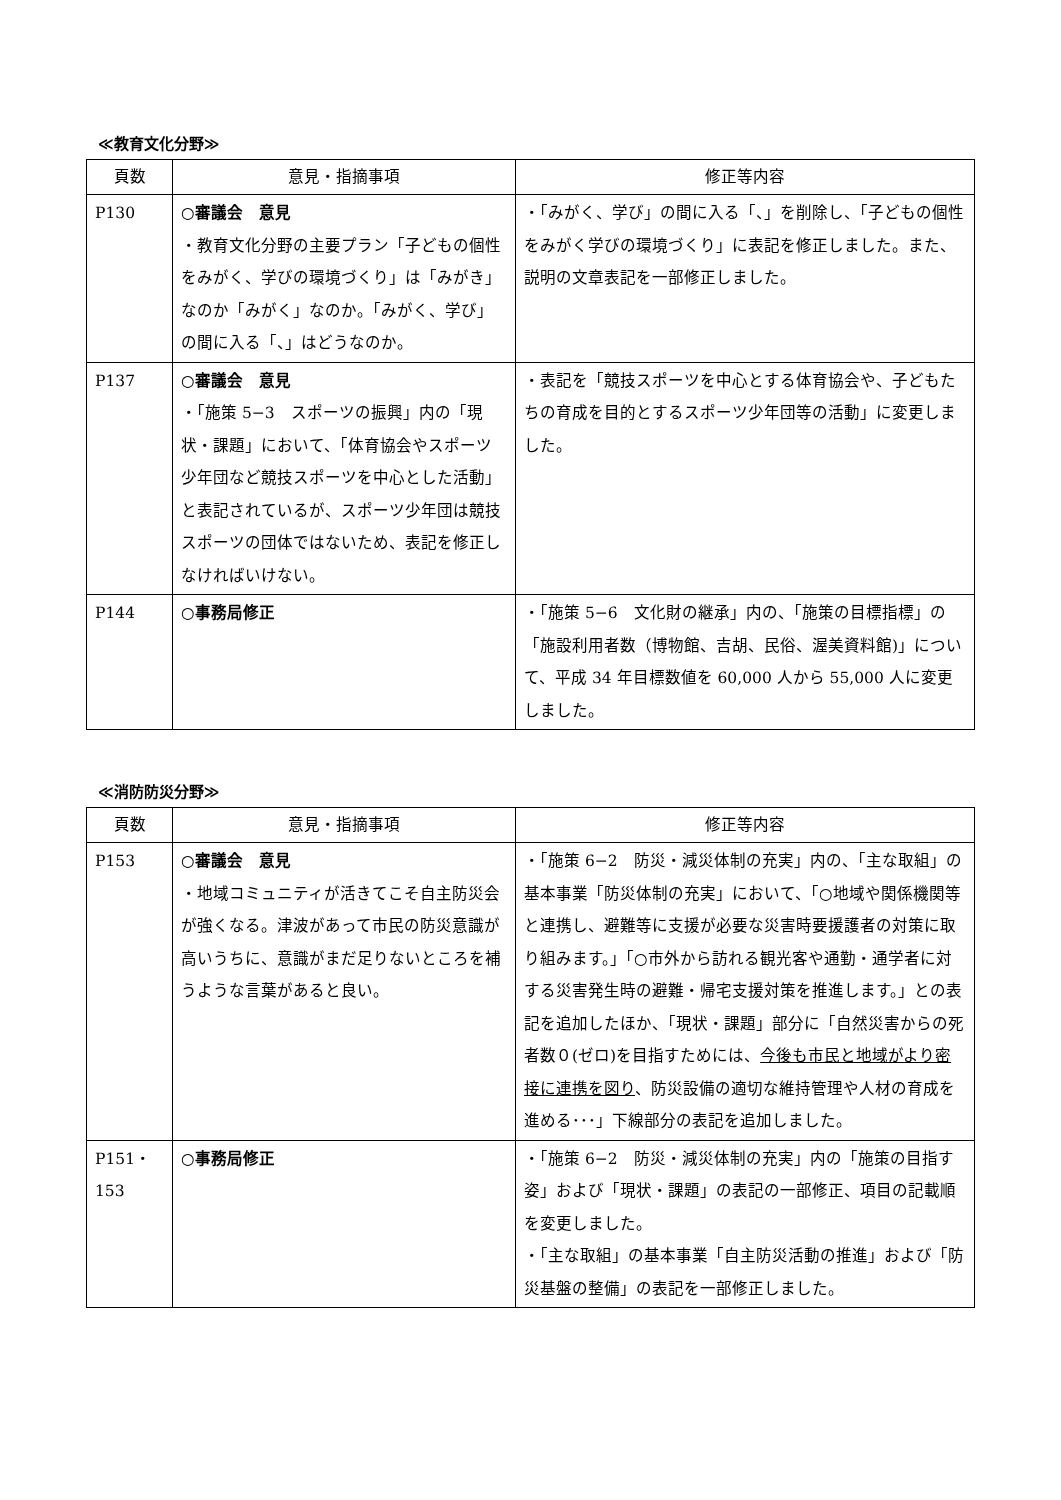≪教育文化分野≫
| 頁数 | 意見・指摘事項 | 修正等内容 |
| --- | --- | --- |
| P130 | ○審議会 意見 ・教育文化分野の主要プラン「子どもの個性をみがく、学びの環境づくり」は「みがき」なのか「みがく」なのか。「みがく、学び」の間に入る「、」はどうなのか。 | ・「みがく、学び」の間に入る「、」を削除し、「子どもの個性をみがく学びの環境づくり」に表記を修正しました。また、説明の文章表記を一部修正しました。 |
| P137 | ○審議会 意見 ・「施策 5−3 スポーツの振興」内の「現状・課題」において、「体育協会やスポーツ少年団など競技スポーツを中心とした活動」と表記されているが、スポーツ少年団は競技スポーツの団体ではないため、表記を修正しなければいけない。 | ・表記を「競技スポーツを中心とする体育協会や、子どもたちの育成を目的とするスポーツ少年団等の活動」に変更しました。 |
| P144 | ○事務局修正 | ・「施策 5−6 文化財の継承」内の、「施策の目標指標」の「施設利用者数（博物館、吉胡、民俗、渥美資料館)」について、平成 34 年目標数値を 60,000 人から 55,000 人に変更しました。 |
≪消防防災分野≫
| 頁数 | 意見・指摘事項 | 修正等内容 |
| --- | --- | --- |
| P153 | ○審議会 意見 ・地域コミュニティが活きてこそ自主防災会が強くなる。津波があって市民の防災意識が高いうちに、意識がまだ足りないところを補うような言葉があると良い。 | ・「施策 6−2 防災・減災体制の充実」内の、「主な取組」の基本事業「防災体制の充実」において、「○地域や関係機関等と連携し、避難等に支援が必要な災害時要援護者の対策に取り組みます。」「○市外から訪れる観光客や通勤・通学者に対する災害発生時の避難・帰宅支援対策を推進します。」との表記を追加したほか、「現状・課題」部分に「自然災害からの死者数０(ゼロ)を目指すためには、 今後も市民と地域がより密接に連携を図り 、防災設備の適切な維持管理や人材の育成を進める･･･」下線部分の表記を追加しました。 |
| P151・153 | ○事務局修正 | ・「施策 6−2 防災・減災体制の充実」内の「施策の目指す姿」および「現状・課題」の表記の一部修正、項目の記載順を変更しました。 ・「主な取組」の基本事業「自主防災活動の推進」および「防災基盤の整備」の表記を一部修正しました。 |